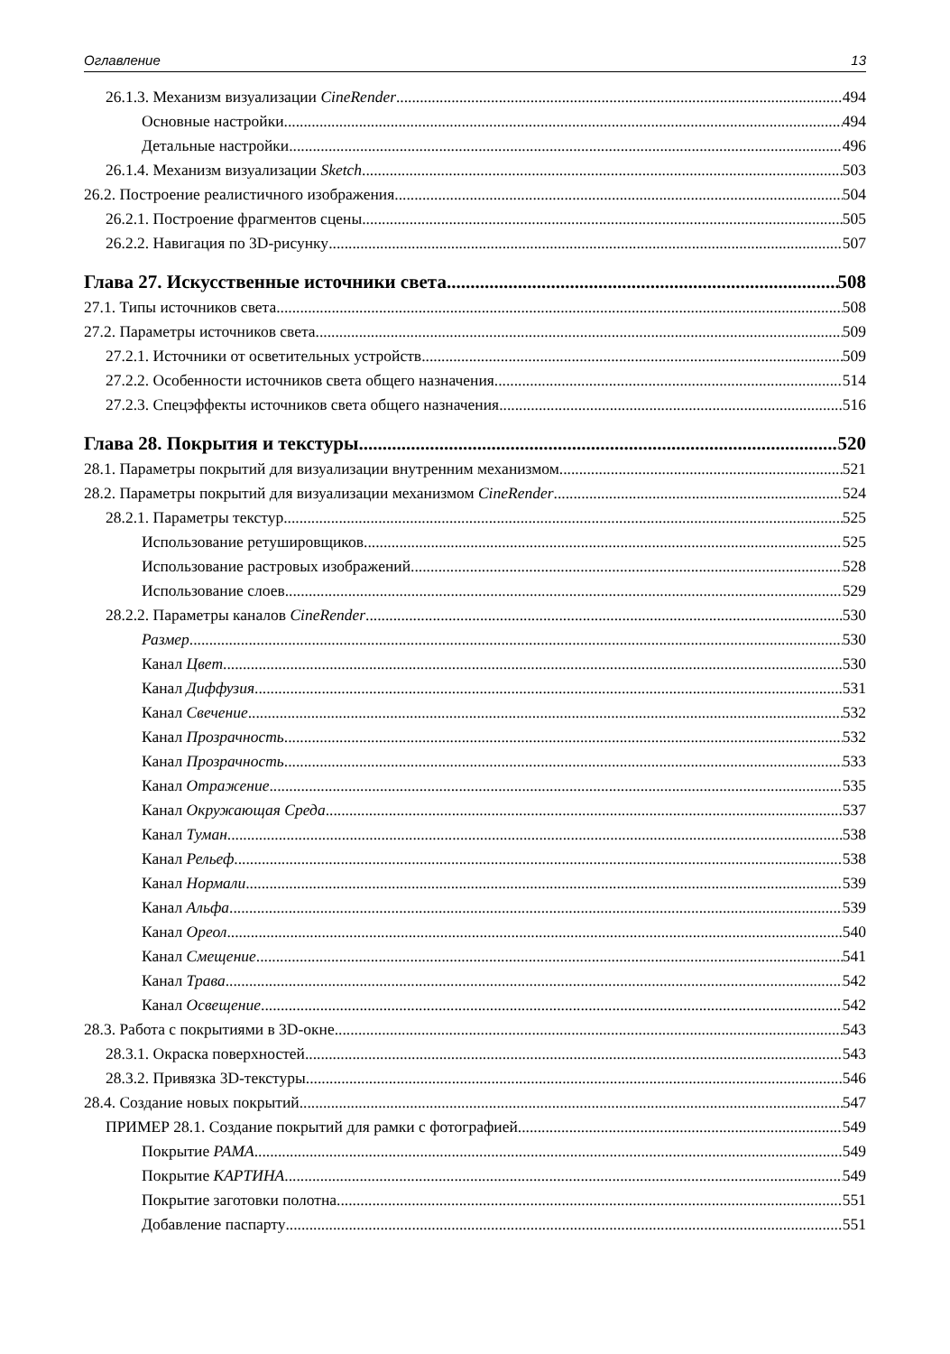Оглавление 13
26.1.3. Механизм визуализации CineRender 494
Основные настройки 494
Детальные настройки 496
26.1.4. Механизм визуализации Sketch 503
26.2. Построение реалистичного изображения 504
26.2.1. Построение фрагментов сцены 505
26.2.2. Навигация по 3D-рисунку 507
Глава 27. Искусственные источники света 508
27.1. Типы источников света 508
27.2. Параметры источников света 509
27.2.1. Источники от осветительных устройств 509
27.2.2. Особенности источников света общего назначения 514
27.2.3. Спецэффекты источников света общего назначения 516
Глава 28. Покрытия и текстуры 520
28.1. Параметры покрытий для визуализации внутренним механизмом 521
28.2. Параметры покрытий для визуализации механизмом CineRender 524
28.2.1. Параметры текстур 525
Использование ретушировщиков 525
Использование растровых изображений 528
Использование слоев 529
28.2.2. Параметры каналов CineRender 530
Размер 530
Канал Цвет 530
Канал Диффузия 531
Канал Свечение 532
Канал Прозрачность 532
Канал Прозрачность 533
Канал Отражение 535
Канал Окружающая Среда 537
Канал Туман 538
Канал Рельеф 538
Канал Нормали 539
Канал Альфа 539
Канал Ореол 540
Канал Смещение 541
Канал Трава 542
Канал Освещение 542
28.3. Работа с покрытиями в 3D-окне 543
28.3.1. Окраска поверхностей 543
28.3.2. Привязка 3D-текстуры 546
28.4. Создание новых покрытий 547
ПРИМЕР 28.1. Создание покрытий для рамки с фотографией 549
Покрытие РАМА 549
Покрытие КАРТИНА 549
Покрытие заготовки полотна 551
Добавление паспарту 551